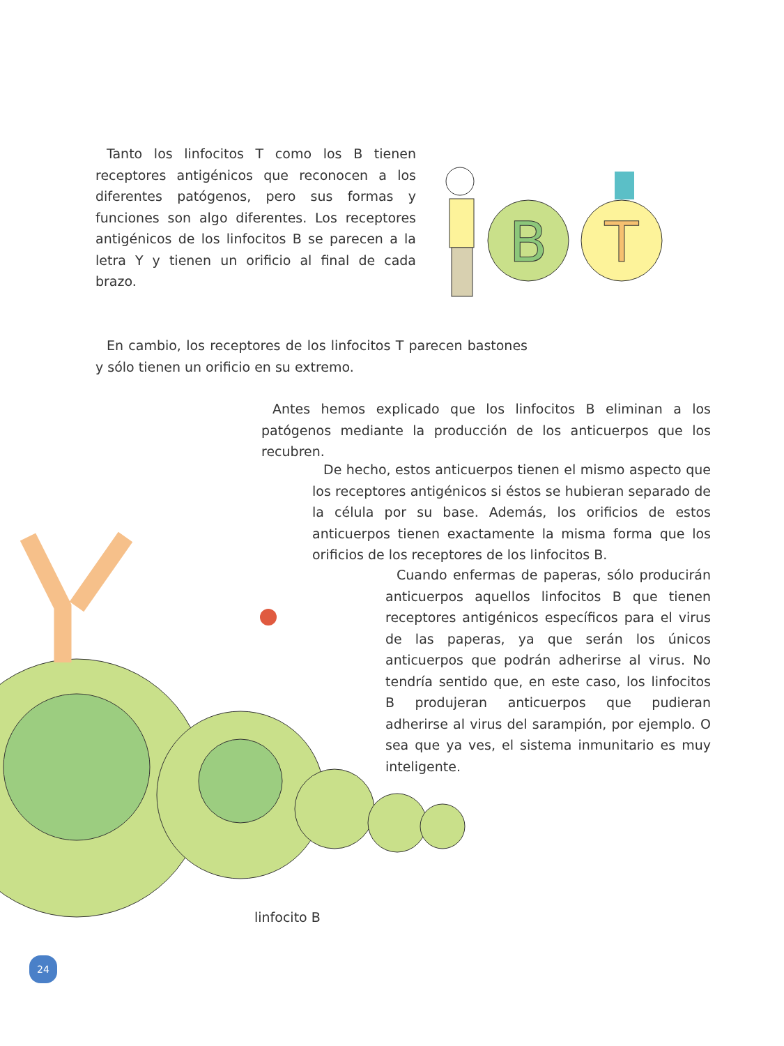B
T
Tanto los linfocitos T como los B tienen receptores antigénicos que reconocen a los diferentes patógenos, pero sus formas y funciones son algo diferentes. Los receptores antigénicos de los linfocitos B se parecen a la letra Y y tienen un orificio al final de cada brazo.
En cambio, los receptores de los linfocitos T parecen bastones y sólo tienen un orificio en su extremo.
Antes hemos explicado que los linfocitos B eliminan a los patógenos mediante la producción de los anticuerpos que los recubren.
De hecho, estos anticuerpos tienen el mismo aspecto que los receptores antigénicos si éstos se hubieran separado de la célula por su base. Además, los orificios de estos anticuerpos tienen exactamente la misma forma que los orificios de los receptores de los linfocitos B.
Cuando enfermas de paperas, sólo producirán anticuerpos aquellos linfocitos B que tienen receptores antigénicos específicos para el virus de las paperas, ya que serán los únicos anticuerpos que podrán adherirse al virus. No tendría sentido que, en este caso, los linfocitos B produjeran anticuerpos que pudieran adherirse al virus del sarampión, por ejemplo. O sea que ya ves, el sistema inmunitario es muy inteligente.
linfocito B
24